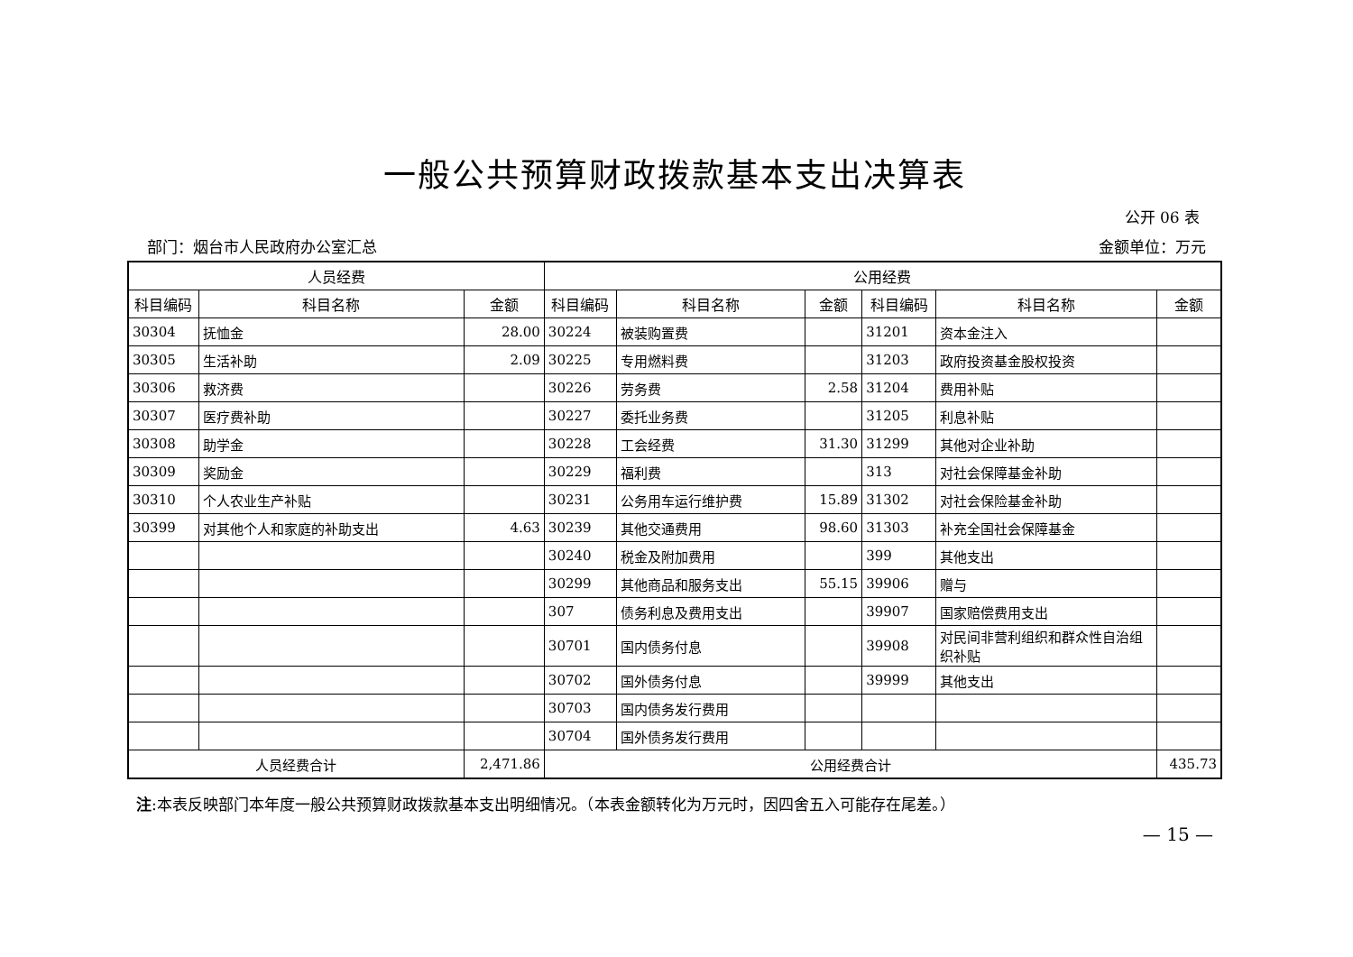一般公共预算财政拨款基本支出决算表
公开 06 表
部门：烟台市人民政府办公室汇总 金额单位：万元
| 人员经费 | | | 公用经费 | | | | | |
| --- | --- | --- | --- | --- | --- | --- | --- | --- |
| 科目编码 | 科目名称 | 金额 | 科目编码 | 科目名称 | 金额 | 科目编码 | 科目名称 | 金额 |
| 30304 | 抚恤金 | 28.00 | 30224 | 被装购置费 | | 31201 | 资本金注入 | |
| 30305 | 生活补助 | 2.09 | 30225 | 专用燃料费 | | 31203 | 政府投资基金股权投资 | |
| 30306 | 救济费 | | 30226 | 劳务费 | 2.58 | 31204 | 费用补贴 | |
| 30307 | 医疗费补助 | | 30227 | 委托业务费 | | 31205 | 利息补贴 | |
| 30308 | 助学金 | | 30228 | 工会经费 | 31.30 | 31299 | 其他对企业补助 | |
| 30309 | 奖励金 | | 30229 | 福利费 | | 313 | 对社会保障基金补助 | |
| 30310 | 个人农业生产补贴 | | 30231 | 公务用车运行维护费 | 15.89 | 31302 | 对社会保险基金补助 | |
| 30399 | 对其他个人和家庭的补助支出 | 4.63 | 30239 | 其他交通费用 | 98.60 | 31303 | 补充全国社会保障基金 | |
| | | | 30240 | 税金及附加费用 | | 399 | 其他支出 | |
| | | | 30299 | 其他商品和服务支出 | 55.15 | 39906 | 赠与 | |
| | | | 307 | 债务利息及费用支出 | | 39907 | 国家赔偿费用支出 | |
| | | | 30701 | 国内债务付息 | | 39908 | 对民间非营利组织和群众性自治组织补贴 | |
| | | | 30702 | 国外债务付息 | | 39999 | 其他支出 | |
| | | | 30703 | 国内债务发行费用 | | | | |
| | | | 30704 | 国外债务发行费用 | | | | |
| 人员经费合计 | | 2,471.86 | 公用经费合计 | | | | | 435.73 |
注:本表反映部门本年度一般公共预算财政拨款基本支出明细情况。（本表金额转化为万元时，因四舍五入可能存在尾差。）
— 15 —